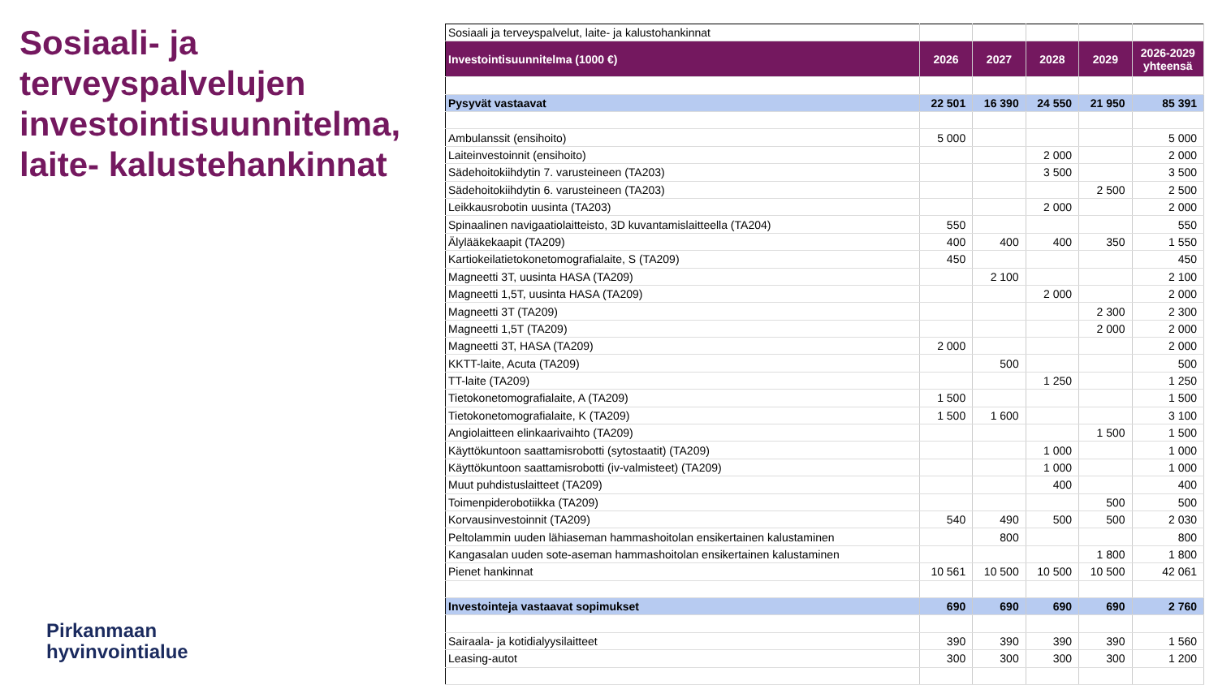Sosiaali- ja terveyspalvelujen investointisuunnitelma, laite- kalustehankinnat
Pirkanmaan
hyvinvointialue
| Sosiaali ja terveyspalvelut, laite- ja kalustohankinnat | | | | | |
| Investointisuunnitelma (1000 €) | 2026 | 2027 | 2028 | 2029 | 2026-2029 yhteensä |
| Pysyvät vastaavat | 22 501 | 16 390 | 24 550 | 21 950 | 85 391 |
| Ambulanssit (ensihoito) | 5 000 | | | | 5 000 |
| Laiteinvestoinnit (ensihoito) | | | 2 000 | | 2 000 |
| Sädehoitokiihdytin 7. varusteineen (TA203) | | | 3 500 | | 3 500 |
| Sädehoitokiihdytin 6. varusteineen (TA203) | | | | 2 500 | 2 500 |
| Leikkausrobotin uusinta (TA203) | | | 2 000 | | 2 000 |
| Spinaalinen navigaatiolaitteisto, 3D kuvantamislaitteella (TA204) | 550 | | | | 550 |
| Älylääkekaapit (TA209) | 400 | 400 | 400 | 350 | 1 550 |
| Kartiokeilatietokonetomografialaite, S (TA209) | 450 | | | | 450 |
| Magneetti 3T, uusinta HASA (TA209) | | 2 100 | | | 2 100 |
| Magneetti 1,5T, uusinta HASA (TA209) | | | 2 000 | | 2 000 |
| Magneetti 3T (TA209) | | | | 2 300 | 2 300 |
| Magneetti 1,5T (TA209) | | | | 2 000 | 2 000 |
| Magneetti 3T, HASA (TA209) | 2 000 | | | | 2 000 |
| KKTT-laite, Acuta (TA209) | | 500 | | | 500 |
| TT-laite (TA209) | | | 1 250 | | 1 250 |
| Tietokonetomografialaite, A (TA209) | 1 500 | | | | 1 500 |
| Tietokonetomografialaite, K (TA209) | 1 500 | 1 600 | | | 3 100 |
| Angiolaitteen elinkaarivaihto (TA209) | | | | 1 500 | 1 500 |
| Käyttökuntoon saattamisrobotti (sytostaatit) (TA209) | | | 1 000 | | 1 000 |
| Käyttökuntoon saattamisrobotti (iv-valmisteet) (TA209) | | | 1 000 | | 1 000 |
| Muut puhdistuslaitteet (TA209) | | | 400 | | 400 |
| Toimenpiderobotiikka (TA209) | | | | 500 | 500 |
| Korvausinvestoinnit (TA209) | 540 | 490 | 500 | 500 | 2 030 |
| Peltolammin uuden lähiaseman hammashoitolan ensikertainen kalustaminen | | 800 | | | 800 |
| Kangasalan uuden sote-aseman hammashoitolan ensikertainen kalustaminen | | | | 1 800 | 1 800 |
| Pienet hankinnat | 10 561 | 10 500 | 10 500 | 10 500 | 42 061 |
| Investointeja vastaavat sopimukset | 690 | 690 | 690 | 690 | 2 760 |
| Sairaala- ja kotidialyysilaitteet | 390 | 390 | 390 | 390 | 1 560 |
| Leasing-autot | 300 | 300 | 300 | 300 | 1 200 |